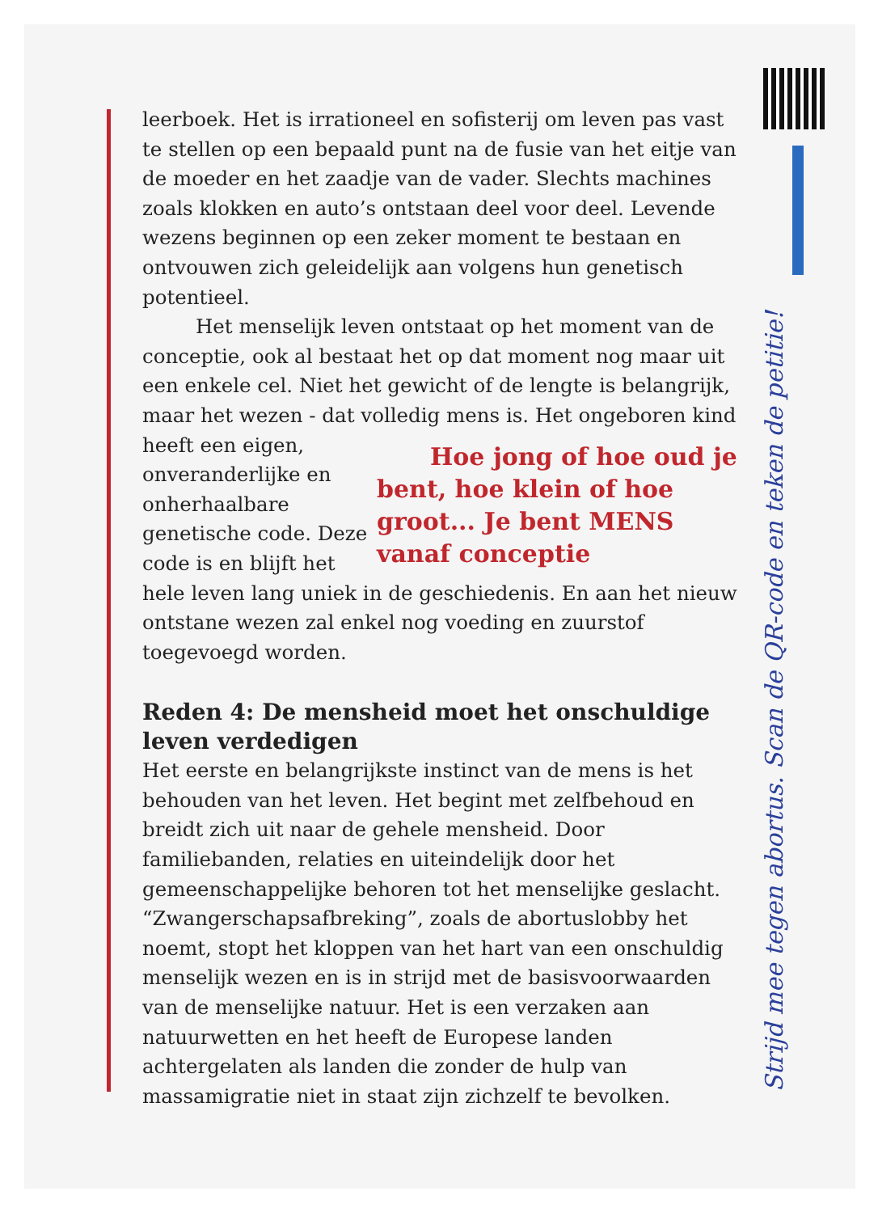leerboek. Het is irrationeel en sofisterij om leven pas vast te stellen op een bepaald punt na de fusie van het eitje van de moeder en het zaadje van de vader. Slechts machines zoals klokken en auto’s ontstaan deel voor deel. Levende wezens beginnen op een zeker moment te bestaan en ontvouwen zich geleidelijk aan volgens hun genetisch potentieel.
Het menselijk leven ontstaat op het moment van de conceptie, ook al bestaat het op dat moment nog maar uit een enkele cel. Niet het gewicht of de lengte is belangrijk, maar het wezen - dat volledig mens is. Het ongeboren kind heeft een eigen,
Hoe jong of hoe oud je bent, hoe klein of hoe groot... Je bent MENS vanaf conceptie
onveranderlijke en onherhaalbare genetische code. Deze code is en blijft het hele leven lang uniek in de geschiedenis. En aan het nieuw ontstane wezen zal enkel nog voeding en zuurstof toegevoegd worden.
Reden 4: De mensheid moet het onschuldige leven verdedigen
Het eerste en belangrijkste instinct van de mens is het behouden van het leven. Het begint met zelfbehoud en breidt zich uit naar de gehele mensheid. Door familiebanden, relaties en uiteindelijk door het gemeenschappelijke behoren tot het menselijke geslacht. “Zwangerschapsafbreking”, zoals de abortuslobby het noemt, stopt het kloppen van het hart van een onschuldig menselijk wezen en is in strijd met de basisvoorwaarden van de menselijke natuur. Het is een verzaken aan natuurwetten en het heeft de Europese landen achtergelaten als landen die zonder de hulp van massamigratie niet in staat zijn zichzelf te bevolken.
Strijd mee tegen abortus. Scan de QR-code en teken de petitie!